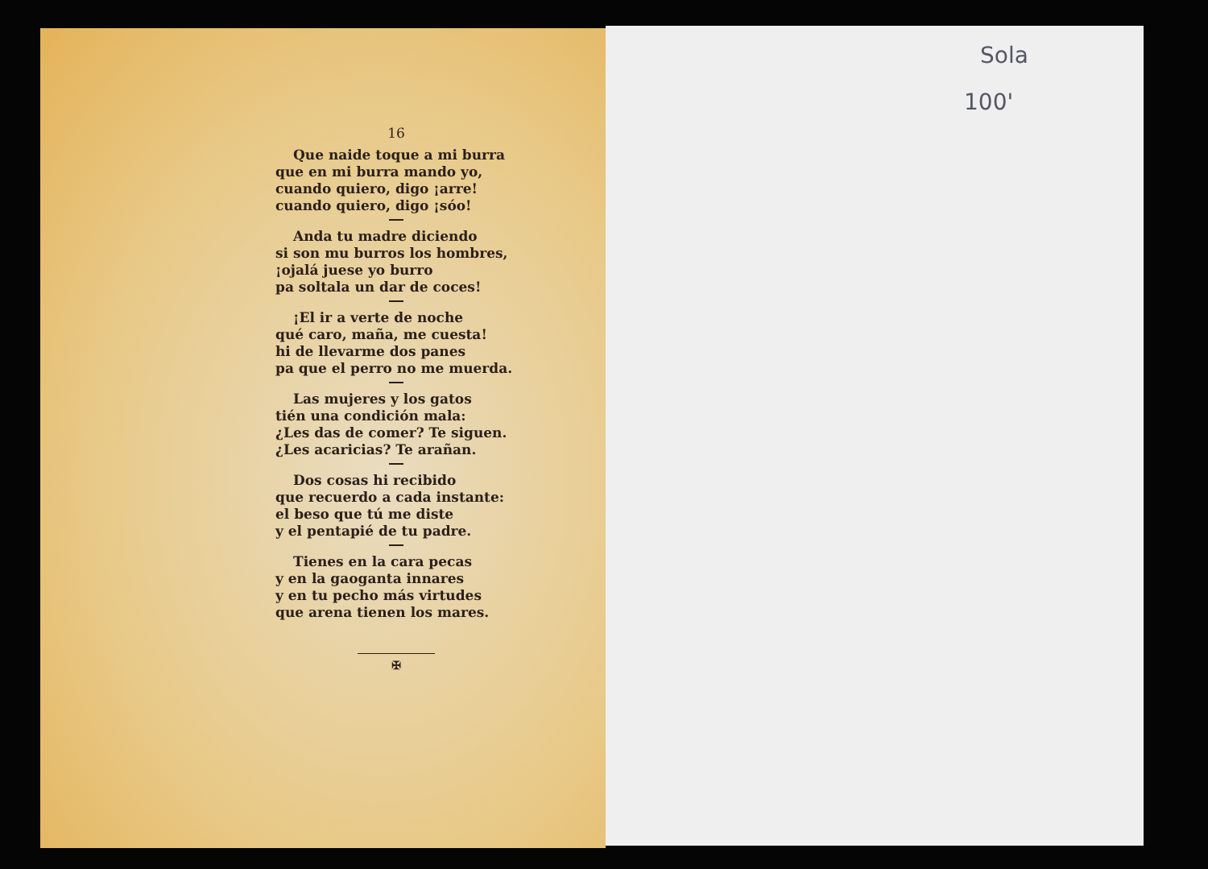16
Que naide toque a mi burra
que en mi burra mando yo,
cuando quiero, digo ¡arre!
cuando quiero, digo ¡sóo!
Anda tu madre diciendo
si son mu burros los hombres,
¡ojalá juese yo burro
pa soltala un dar de coces!
¡El ir a verte de noche
qué caro, maña, me cuesta!
hi de llevarme dos panes
pa que el perro no me muerda.
Las mujeres y los gatos
tién una condición mala:
¿Les das de comer? Te siguen.
¿Les acaricias? Te arañan.
Dos cosas hi recibido
que recuerdo a cada instante:
el beso que tú me diste
y el pentapié de tu padre.
Tienes en la cara pecas
y en la gaoganta innares
y en tu pecho más virtudes
que arena tienen los mares.
✠
Sola
100'